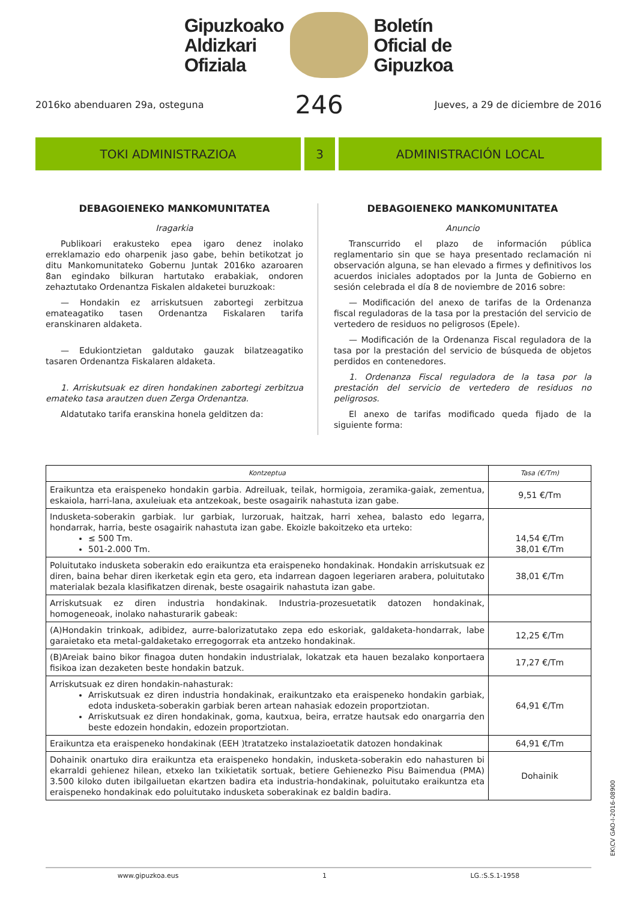Gipuzkoako
Aldizkari
Ofiziala
Boletín
Oficial de
Gipuzkoa
2016ko abenduaren 29a, osteguna 246 Jueves, a 29 de diciembre de 2016
TOKI ADMINISTRAZIOA 3 ADMINISTRACIÓN LOCAL
DEBAGOIENEKO MANKOMUNITATEA
Iragarkia
Publikoari erakusteko epea igaro denez inolako erreklamazio edo oharpenik jaso gabe, behin betikotzat jo ditu Mankomunitateko Gobernu Juntak 2016ko azaroaren 8an egindako bilkuran hartutako erabakiak, ondoren zehaztutako Ordenantza Fiskalen aldaketei buruzkoak:
— Hondakin ez arriskutsuen zabortegi zerbitzua emateagatiko tasen Ordenantza Fiskalaren tarifa eranskinaren aldaketa.
— Edukiontzietan galdutako gauzak bilatzeagatiko tasaren Ordenantza Fiskalaren aldaketa.
1. Arriskutsuak ez diren hondakinen zabortegi zerbitzua emateko tasa arautzen duen Zerga Ordenantza.
Aldatutako tarifa eranskina honela gelditzen da:
DEBAGOIENEKO MANKOMUNITATEA
Anuncio
Transcurrido el plazo de información pública reglamentario sin que se haya presentado reclamación ni observación alguna, se han elevado a firmes y definitivos los acuerdos iniciales adoptados por la Junta de Gobierno en sesión celebrada el día 8 de noviembre de 2016 sobre:
— Modificación del anexo de tarifas de la Ordenanza fiscal reguladoras de la tasa por la prestación del servicio de vertedero de residuos no peligrosos (Epele).
— Modificación de la Ordenanza Fiscal reguladora de la tasa por la prestación del servicio de búsqueda de objetos perdidos en contenedores.
1. Ordenanza Fiscal reguladora de la tasa por la prestación del servicio de vertedero de residuos no peligrosos.
El anexo de tarifas modificado queda fijado de la siguiente forma:
| Kontzeptua | Tasa (€/Tm) |
| --- | --- |
| Eraikuntza eta eraispeneko hondakin garbia. Adreiluak, teilak, hormigoia, zeramika-gaiak, zementua, eskaiola, harri-lana, axuleiuak eta antzekoak, beste osagairik nahastuta izan gabe. | 9,51 €/Tm |
| Indusketa-soberakin garbiak. lur garbiak, lurzoruak, haitzak, harri xehea, balasto edo legarra, hondarrak, harria, beste osagairik nahastuta izan gabe. Ekoizle bakoitzeko eta urteko: ≤ 500 Tm. 501-2.000 Tm. | 14,54 €/Tm 38,01 €/Tm |
| Poluitutako indusketa soberakin edo eraikuntza eta eraispeneko hondakinak. Hondakin arriskutsuak ez diren, baina behar diren ikerketak egin eta gero, eta indarrean dagoen legeriaren arabera, poluitutako materialak bezala klasifikatzen direnak, beste osagairik nahastuta izan gabe. | 38,01 €/Tm |
| Arriskutsuak ez diren industria hondakinak. Industria-prozesuetatik datozen hondakinak, homogeneoak, inolako nahasturarik gabeak: | |
| (A)Hondakin trinkoak, adibidez, aurre-balorizatutako zepa edo eskoriak, galdaketa-hondarrak, labe garaietako eta metal-galdaketako erregogorrak eta antzeko hondakinak. | 12,25 €/Tm |
| (B)Areiak baino bikor finagoa duten hondakin industrialak, lokatzak eta hauen bezalako konportaera fisikoa izan dezaketen beste hondakin batzuk. | 17,27 €/Tm |
| Arriskutsuak ez diren hondakin-nahasturak: Arriskutsuak ez diren industria hondakinak, eraikuntzako eta eraispeneko hondakin garbiak, edota indusketa-soberakin garbiak beren artean nahasiak edozein proportziotan. Arriskutsuak ez diren hondakinak, goma, kautxua, beira, erratze hautsak edo onargarria den beste edozein hondakin, edozein proportziotan. | 64,91 €/Tm |
| Eraikuntza eta eraispeneko hondakinak (EEH )tratatzeko instalazioetatik datozen hondakinak | 64,91 €/Tm |
| Dohainik onartuko dira eraikuntza eta eraispeneko hondakin, indusketa-soberakin edo nahasturen bi ekarraldi gehienez hilean, etxeko lan txikietatik sortuak, betiere Gehienezko Pisu Baimendua (PMA) 3.500 kiloko duten ibilgailuetan ekartzen badira eta industria-hondakinak, poluitutako eraikuntza eta eraispeneko hondakinak edo poluitutako indusketa soberakinak ez baldin badira. | Dohainik |
EK\CV GAO-I-2016-08900
www.gipuzkoa.eus 1 LG.:S.S.1-1958